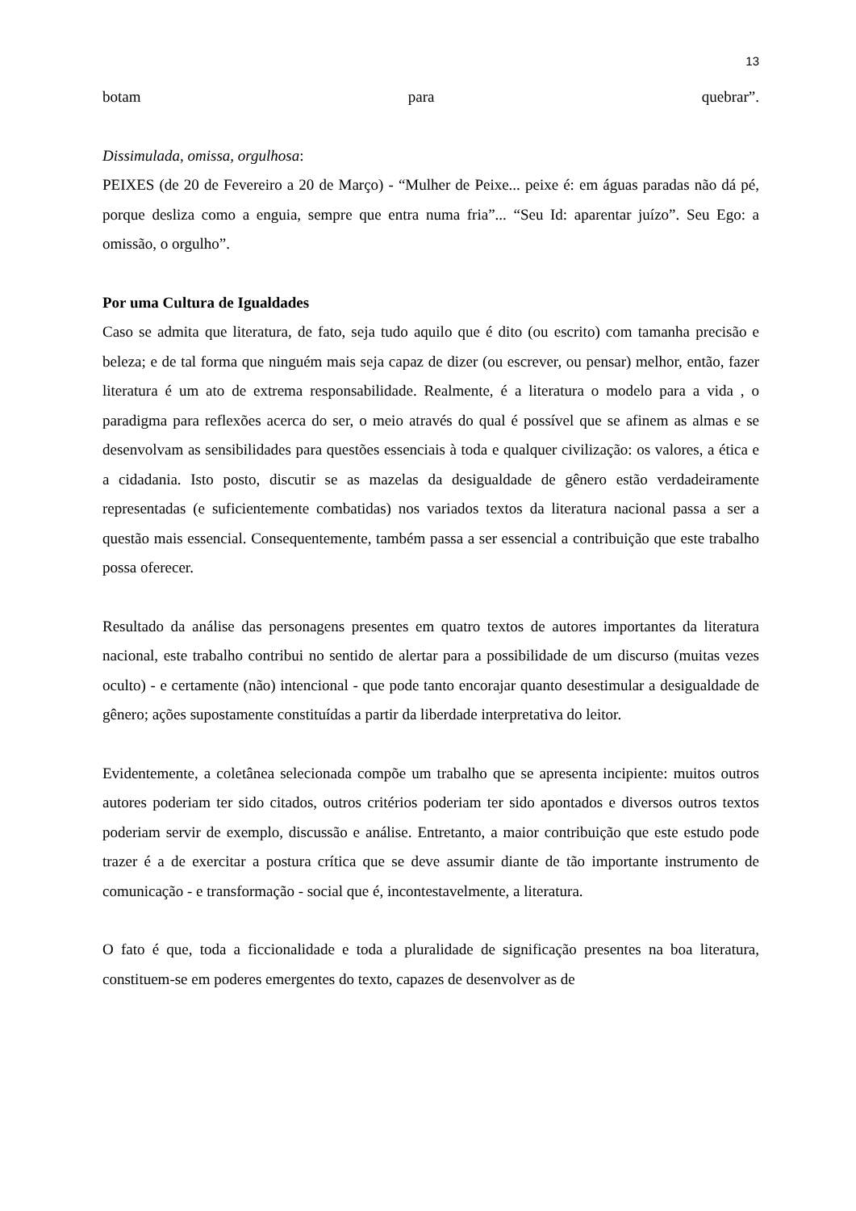13
botam para quebrar”.
Dissimulada, omissa, orgulhosa:
PEIXES (de 20 de Fevereiro a 20 de Março) - “Mulher de Peixe... peixe é: em águas paradas não dá pé, porque desliza como a enguia, sempre que entra numa fria”... “Seu Id: aparentar juízo”. Seu Ego: a omissão, o orgulho”.
Por uma Cultura de Igualdades
Caso se admita que literatura, de fato, seja tudo aquilo que é dito (ou escrito) com tamanha precisão e beleza; e de tal forma que ninguém mais seja capaz de dizer (ou escrever, ou pensar) melhor, então, fazer literatura é um ato de extrema responsabilidade. Realmente, é a literatura o modelo para a vida , o paradigma para reflexões acerca do ser, o meio através do qual é possível que se afinem as almas e se desenvolvam as sensibilidades para questões essenciais à toda e qualquer civilização: os valores, a ética e a cidadania. Isto posto, discutir se as mazelas da desigualdade de gênero estão verdadeiramente representadas (e suficientemente combatidas) nos variados textos da literatura nacional passa a ser a questão mais essencial. Consequentemente, também passa a ser essencial a contribuição que este trabalho possa oferecer.
Resultado da análise das personagens presentes em quatro textos de autores importantes da literatura nacional, este trabalho contribui no sentido de alertar para a possibilidade de um discurso (muitas vezes oculto) - e certamente (não) intencional - que pode tanto encorajar quanto desestimular a desigualdade de gênero; ações supostamente constituídas a partir da liberdade interpretativa do leitor.
Evidentemente, a coletânea selecionada compõe um trabalho que se apresenta incipiente: muitos outros autores poderiam ter sido citados, outros critérios poderiam ter sido apontados e diversos outros textos poderiam servir de exemplo, discussão e análise. Entretanto, a maior contribuição que este estudo pode trazer é a de exercitar a postura crítica que se deve assumir diante de tão importante instrumento de comunicação - e transformação - social que é, incontestavelmente, a literatura.
O fato é que, toda a ficcionalidade e toda a pluralidade de significação presentes na boa literatura, constituem-se em poderes emergentes do texto, capazes de desenvolver as de